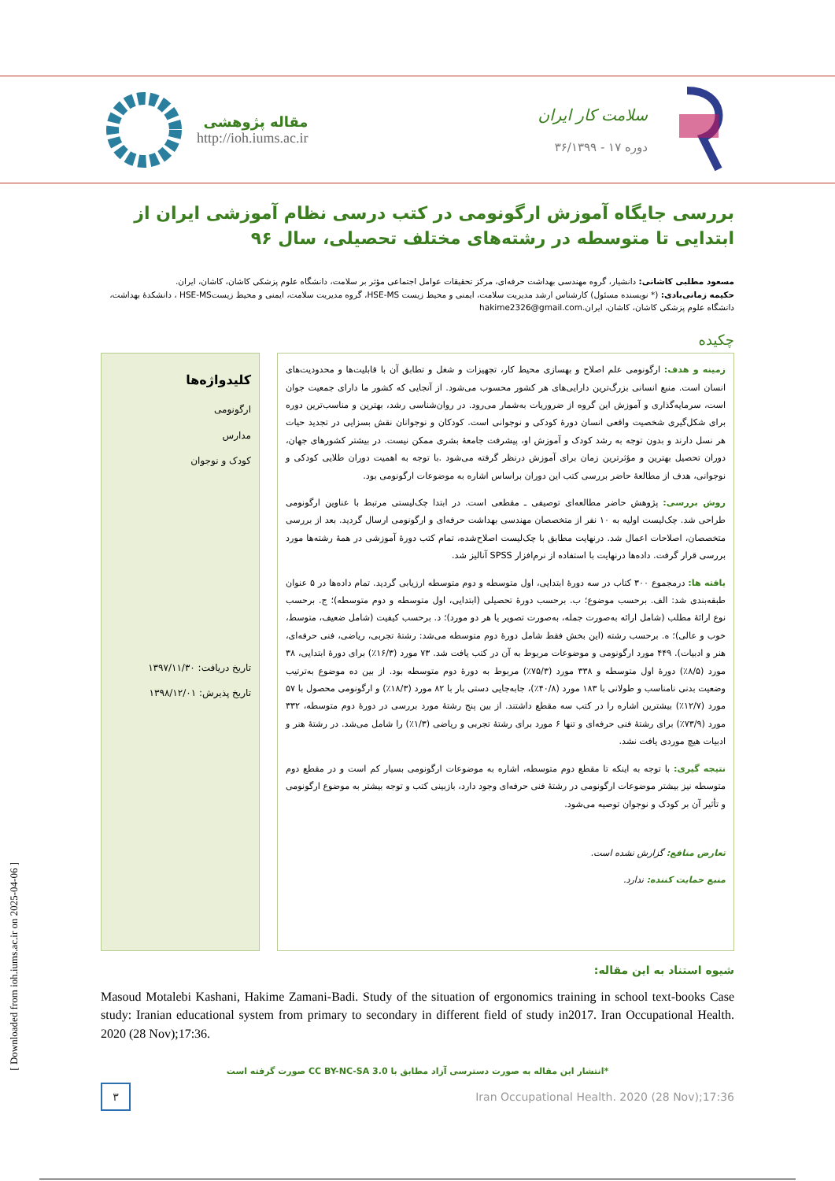مقاله پژوهشی
http://ioh.iums.ac.ir
سلامت کار ایران
دوره ۱۷ - ۳۶/۱۳۹۹
بررسی جایگاه آموزش ارگونومی در کتب درسی نظام آموزشی ایران از ابتدایی تا متوسطه در رشته‌های مختلف تحصیلی، سال ۹۶
مسعود مطلبی کاشانی: دانشیار، گروه مهندسی بهداشت حرفه‌ای، مرکز تحقیقات عوامل اجتماعی مؤثر بر سلامت، دانشگاه علوم پزشکی کاشان، کاشان، ایران.
حکیمه زمانی‌بادی: (* نویسنده مسئول) کارشناس ارشد مدیریت سلامت، ایمنی و محیط زیست HSE-MS، گروه مدیریت سلامت، ایمنی و محیط زیستHSE-MS ، دانشکدهٔ بهداشت، دانشگاه علوم پزشکی کاشان، کاشان، ایران.hakime2326@gmail.com
چکیده
زمینه و هدف: ارگونومی علم اصلاح و بهسازی محیط کار، تجهیزات و شغل و تطابق آن با قابلیت‌ها و محدودیت‌های انسان است. منبع انسانی بزرگ‌ترین دارایی‌های هر کشور محسوب می‌شود. از آنجایی که کشور ما دارای جمعیت جوان است، سرمایه‌گذاری و آموزش این گروه از ضروریات به‌شمار می‌رود. در روان‌شناسی رشد، بهترین و مناسب‌ترین دوره برای شکل‌گیری شخصیت واقعی انسان دورهٔ کودکی و نوجوانی است. کودکان و نوجوانان نقش بسزایی در تجدید حیات هر نسل دارند و بدون توجه به رشد کودک و آموزش او، پیشرفت جامعهٔ بشری ممکن نیست. در بیشتر کشورهای جهان، دوران تحصیل بهترین و مؤثرترین زمان برای آموزش درنظر گرفته می‌شود .با توجه به اهمیت دوران طلایی کودکی و نوجوانی، هدف از مطالعهٔ حاضر بررسی کتب این دوران براساس اشاره به موضوعات ارگونومی بود.
روش بررسی: پژوهش حاضر مطالعه‌ای توصیفی ـ مقطعی است. در ابتدا چک‌لیستی مرتبط با عناوین ارگونومی طراحی شد. چک‌لیست اولیه به ۱۰ نفر از متخصصان مهندسی بهداشت حرفه‌ای و ارگونومی ارسال گردید. بعد از بررسی متخصصان، اصلاحات اعمال شد. درنهایت مطابق با چک‌لیست اصلاح‌شده، تمام کتب دورهٔ آموزشی در همهٔ رشته‌ها مورد بررسی قرار گرفت. داده‌ها درنهایت با استفاده از نرم‌افزار SPSS آنالیز شد.
یافته ها: درمجموع ۳۰۰ کتاب در سه دورهٔ ابتدایی، اول متوسطه و دوم متوسطه ارزیابی گردید. تمام داده‌ها در ۵ عنوان طبقه‌بندی شد: الف. برحسب موضوع؛ ب. برحسب دورهٔ تحصیلی (ابتدایی، اول متوسطه و دوم متوسطه)؛ ج. برحسب نوع ارائهٔ مطلب (شامل ارائه به‌صورت جمله، به‌صورت تصویر یا هر دو مورد)؛ د. برحسب کیفیت (شامل ضعیف، متوسط، خوب و عالی)؛ ه. برحسب رشته (این بخش فقط شامل دورهٔ دوم متوسطه می‌شد: رشتهٔ تجربی، ریاضی، فنی حرفه‌ای، هنر و ادبیات). ۴۴۹ مورد ارگونومی و موضوعات مربوط به آن در کتب یافت شد. ۷۳ مورد (۱۶/۳٪) برای دورهٔ ابتدایی، ۳۸ مورد (۸/۵٪) دورهٔ اول متوسطه و ۳۳۸ مورد (۷۵/۳٪) مربوط به دورهٔ دوم متوسطه بود. از بین ده موضوع به‌ترتیب وضعیت بدنی نامناسب و طولانی با ۱۸۳ مورد (۴۰/۸٪)، جابه‌جایی دستی بار با ۸۲ مورد (۱۸/۳٪) و ارگونومی محصول با ۵۷ مورد (۱۲/۷٪) بیشترین اشاره را در کتب سه مقطع داشتند. از بین پنج رشتهٔ مورد بررسی در دورهٔ دوم متوسطه، ۳۳۲ مورد (۷۳/۹٪) برای رشتهٔ فنی حرفه‌ای و تنها ۶ مورد برای رشتهٔ تجربی و ریاضی (۱/۳٪) را شامل می‌شد. در رشتهٔ هنر و ادبیات هیچ موردی یافت نشد.
نتیجه گیری: با توجه به اینکه تا مقطع دوم متوسطه، اشاره به موضوعات ارگونومی بسیار کم است و در مقطع دوم متوسطه نیز بیشتر موضوعات ارگونومی در رشتهٔ فنی حرفه‌ای وجود دارد، بازبینی کتب و توجه بیشتر به موضوع ارگونومی و تأثیر آن بر کودک و نوجوان توصیه می‌شود.
تعارض منافع: گزارش نشده است.
منبع حمایت کننده: ندارد.
کلیدواژه‌ها
ارگونومی
مدارس
کودک و نوجوان
تاریخ دریافت: ۱۳۹۷/۱۱/۳۰
تاریخ پذیرش: ۱۳۹۸/۱۲/۰۱
شیوه استناد به این مقاله:
Masoud Motalebi Kashani, Hakime Zamani-Badi. Study of the situation of ergonomics training in school text-books Case study: Iranian educational system from primary to secondary in different field of study in2017. Iran Occupational Health. 2020 (28 Nov);17:36.
*انتشار این مقاله به صورت دسترسی آزاد مطابق با CC BY-NC-SA 3.0 صورت گرفته است
۳
Iran Occupational Health. 2020 (28 Nov);17:36
[ Downloaded from ioh.iums.ac.ir on 2025-04-06 ]